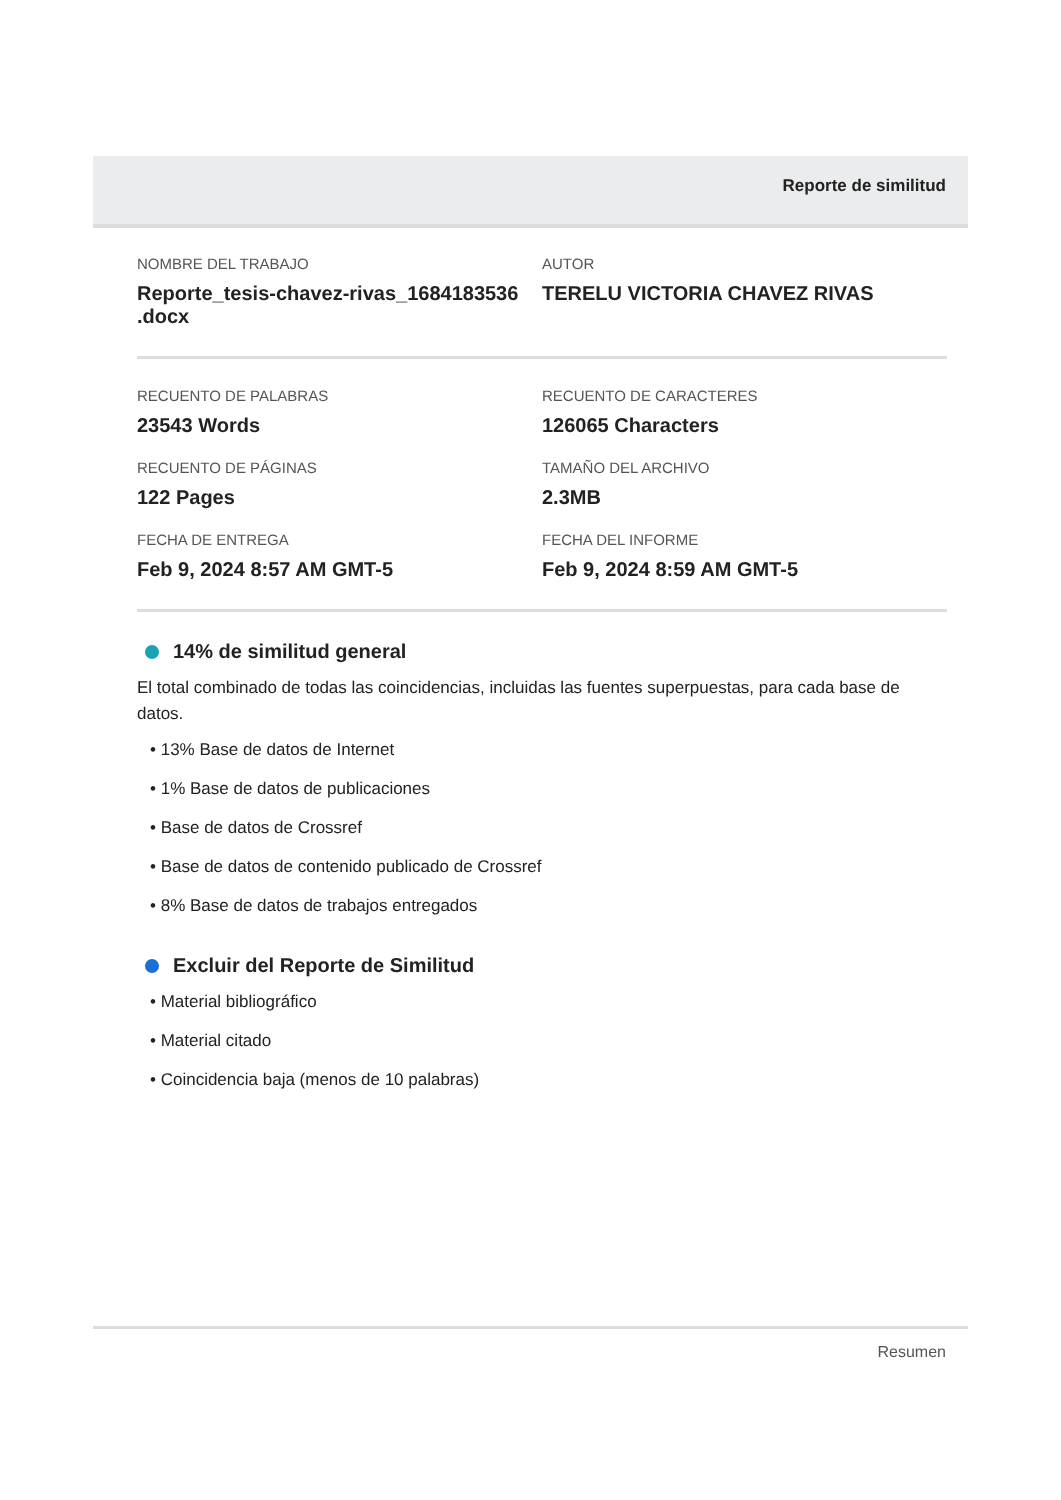Reporte de similitud
NOMBRE DEL TRABAJO
Reporte_tesis-chavez-rivas_1684183536 .docx
AUTOR
TERELU VICTORIA CHAVEZ RIVAS
RECUENTO DE PALABRAS
23543 Words
RECUENTO DE CARACTERES
126065 Characters
RECUENTO DE PÁGINAS
122 Pages
TAMAÑO DEL ARCHIVO
2.3MB
FECHA DE ENTREGA
Feb 9, 2024 8:57 AM GMT-5
FECHA DEL INFORME
Feb 9, 2024 8:59 AM GMT-5
14% de similitud general
El total combinado de todas las coincidencias, incluidas las fuentes superpuestas, para cada base de datos.
• 13% Base de datos de Internet
• 1% Base de datos de publicaciones
• Base de datos de Crossref
• Base de datos de contenido publicado de Crossref
• 8% Base de datos de trabajos entregados
Excluir del Reporte de Similitud
• Material bibliográfico
• Material citado
• Coincidencia baja (menos de 10 palabras)
Resumen